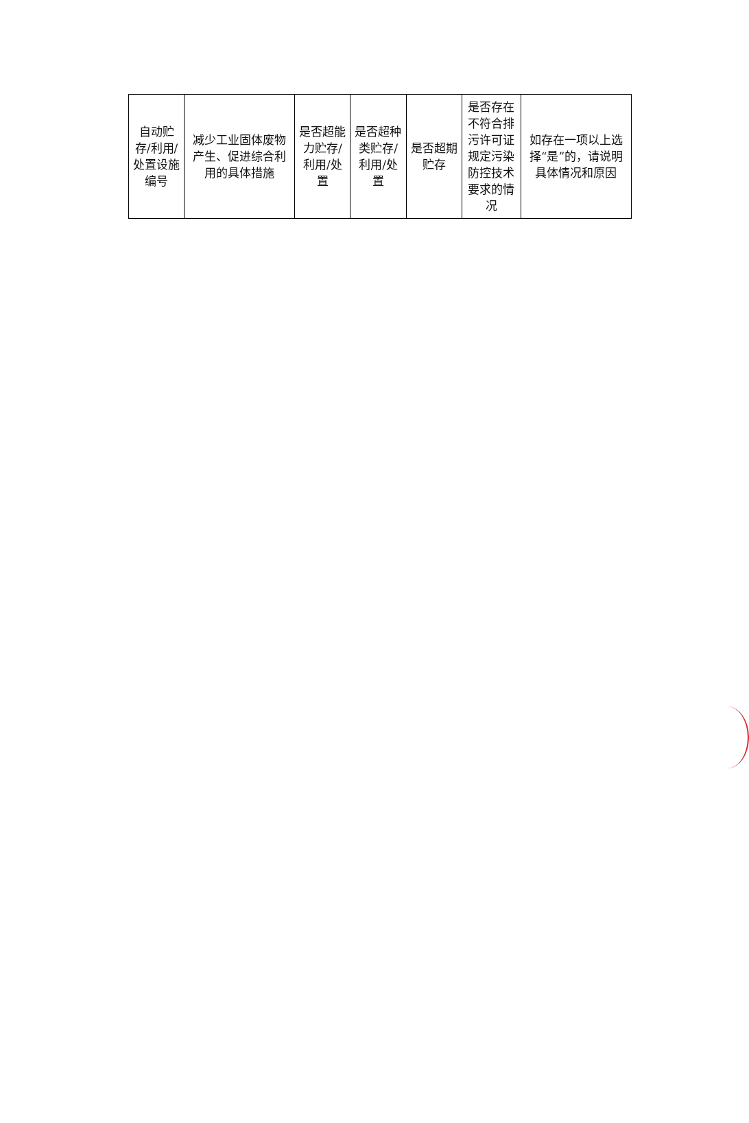| 自动贮存/利用/处置设施编号 | 减少工业固体废物产生、促进综合利用的具体措施 | 是否超能力贮存/利用/处置 | 是否超种类贮存/利用/处置 | 是否超期贮存 | 是否存在不符合排污许可证规定污染防控技术要求的情况 | 如存在一项以上选择“是”的，请说明具体情况和原因 |